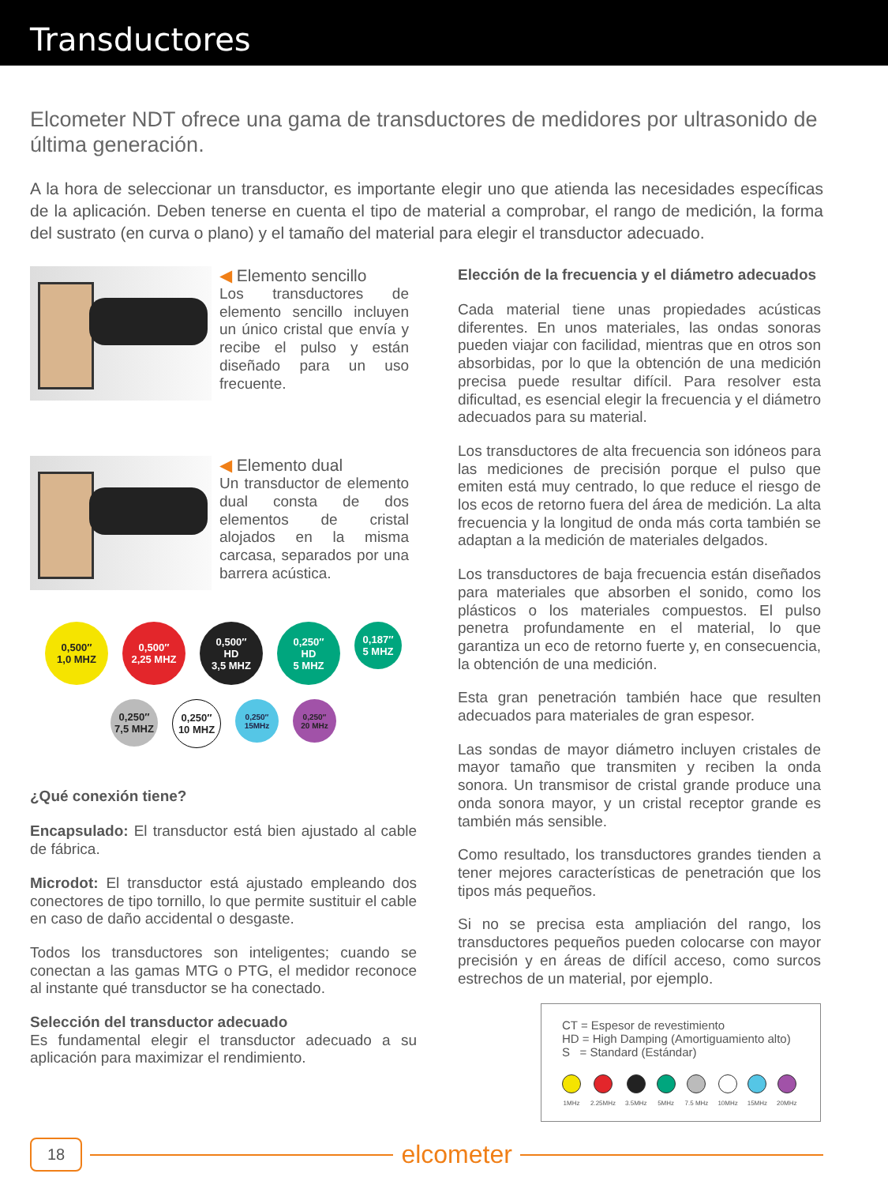Transductores
Elcometer NDT ofrece una gama de transductores de medidores por ultrasonido de última generación.
A la hora de seleccionar un transductor, es importante elegir uno que atienda las necesidades específicas de la aplicación. Deben tenerse en cuenta el tipo de material a comprobar, el rango de medición, la forma del sustrato (en curva o plano) y el tamaño del material para elegir el transductor adecuado.
◀ Elemento sencillo
Los transductores de elemento sencillo incluyen un único cristal que envía y recibe el pulso y están diseñado para un uso frecuente.
◀ Elemento dual
Un transductor de elemento dual consta de dos elementos de cristal alojados en la misma carcasa, separados por una barrera acústica.
0,500″
1,0 MHZ
0,500″
2,25 MHZ
0,500″
HD
3,5 MHZ
0,250″
HD
5 MHZ
0,187″
5 MHZ
0,250″
7,5 MHZ
0,250″
10 MHZ
0,250″
15MHz
0,250″
20 MHz
¿Qué conexión tiene?
Encapsulado: El transductor está bien ajustado al cable de fábrica.
Microdot: El transductor está ajustado empleando dos conectores de tipo tornillo, lo que permite sustituir el cable en caso de daño accidental o desgaste.
Todos los transductores son inteligentes; cuando se conectan a las gamas MTG o PTG, el medidor reconoce al instante qué transductor se ha conectado.
Selección del transductor adecuado
Es fundamental elegir el transductor adecuado a su aplicación para maximizar el rendimiento.
Elección de la frecuencia y el diámetro adecuados
Cada material tiene unas propiedades acústicas diferentes. En unos materiales, las ondas sonoras pueden viajar con facilidad, mientras que en otros son absorbidas, por lo que la obtención de una medición precisa puede resultar difícil. Para resolver esta dificultad, es esencial elegir la frecuencia y el diámetro adecuados para su material.
Los transductores de alta frecuencia son idóneos para las mediciones de precisión porque el pulso que emiten está muy centrado, lo que reduce el riesgo de los ecos de retorno fuera del área de medición. La alta frecuencia y la longitud de onda más corta también se adaptan a la medición de materiales delgados.
Los transductores de baja frecuencia están diseñados para materiales que absorben el sonido, como los plásticos o los materiales compuestos. El pulso penetra profundamente en el material, lo que garantiza un eco de retorno fuerte y, en consecuencia, la obtención de una medición.
Esta gran penetración también hace que resulten adecuados para materiales de gran espesor.
Las sondas de mayor diámetro incluyen cristales de mayor tamaño que transmiten y reciben la onda sonora. Un transmisor de cristal grande produce una onda sonora mayor, y un cristal receptor grande es también más sensible.
Como resultado, los transductores grandes tienden a tener mejores características de penetración que los tipos más pequeños.
Si no se precisa esta ampliación del rango, los transductores pequeños pueden colocarse con mayor precisión y en áreas de difícil acceso, como surcos estrechos de un material, por ejemplo.
CT = Espesor de revestimiento
HD = High Damping (Amortiguamiento alto)
S = Standard (Estándar)
1MHz 2.25MHz 3.5MHz 5MHz 7.5 MHz 10MHz 15MHz 20MHz
18
elcometer